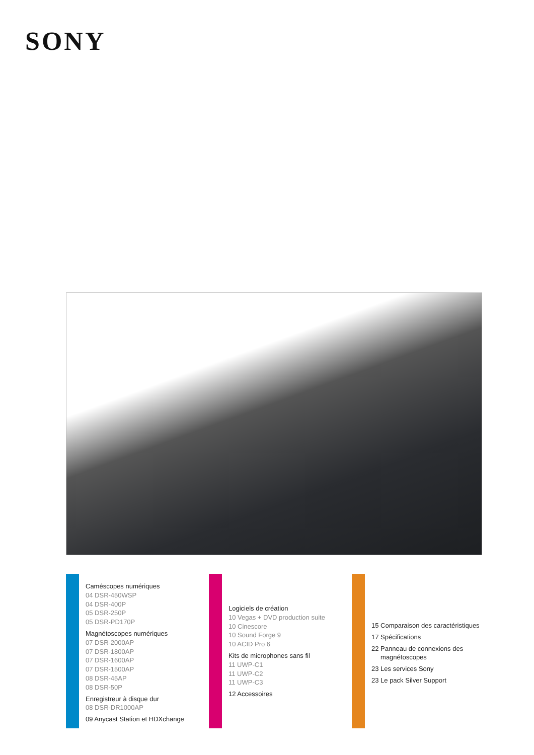SONY
Caméscopes numériques
04 DSR-450WSP
04 DSR-400P
05 DSR-250P
05 DSR-PD170P
Magnétoscopes numériques
07 DSR-2000AP
07 DSR-1800AP
07 DSR-1600AP
07 DSR-1500AP
08 DSR-45AP
08 DSR-50P
Enregistreur à disque dur
08 DSR-DR1000AP
09 Anycast Station et HDXchange
Logiciels de création
10 Vegas + DVD production suite
10 Cinescore
10 Sound Forge 9
10 ACID Pro 6
Kits de microphones sans fil
11 UWP-C1
11 UWP-C2
11 UWP-C3
12 Accessoires
15 Comparaison des caractéristiques
17 Spécifications
22 Panneau de connexions des
magnétoscopes
23 Les services Sony
23 Le pack Silver Support